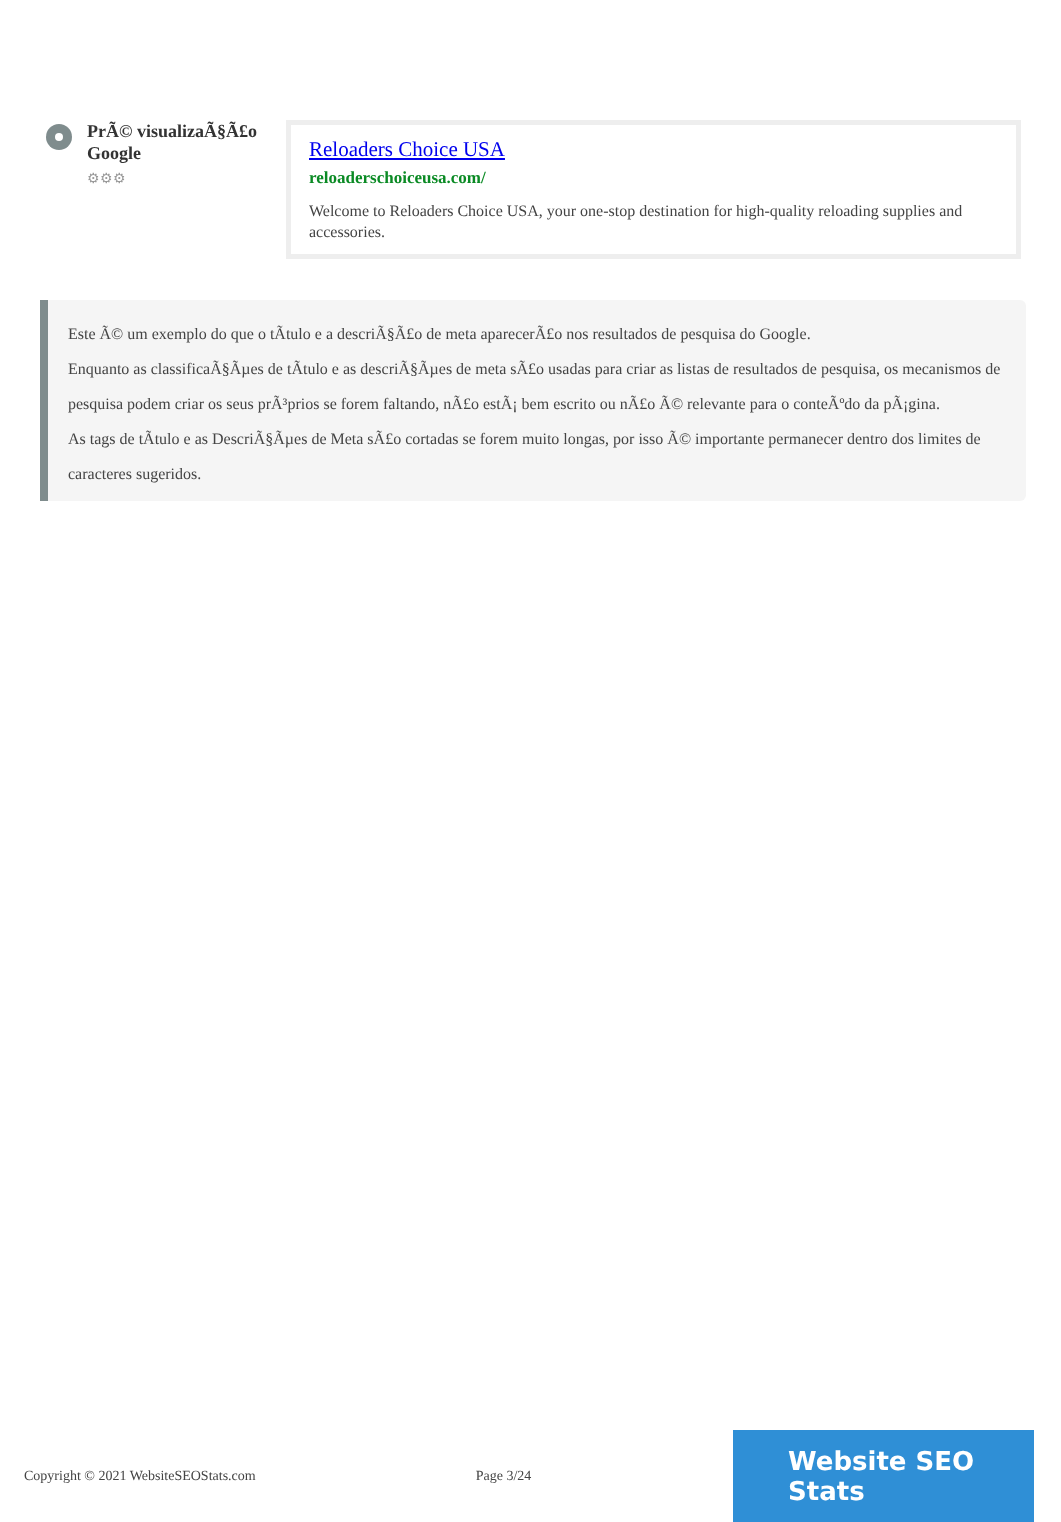PrÃ© visualizaÃ§Ã£o Google
⚙⚙⚙
Reloaders Choice USA
reloaderschoiceusa.com/
Welcome to Reloaders Choice USA, your one-stop destination for high-quality reloading supplies and accessories.
Este Ã© um exemplo do que o tÃtulo e a descriÃ§Ã£o de meta aparecerÃ£o nos resultados de pesquisa do Google.
Enquanto as classificaÃ§Ãµes de tÃtulo e as descriÃ§Ãµes de meta sÃ£o usadas para criar as listas de resultados de pesquisa, os mecanismos de pesquisa podem criar os seus prÃ³prios se forem faltando, nÃ£o estÃ¡ bem escrito ou nÃ£o Ã© relevante para o conteÃºdo da pÃ¡gina.
As tags de tÃtulo e as DescriÃ§Ãµes de Meta sÃ£o cortadas se forem muito longas, por isso Ã© importante permanecer dentro dos limites de caracteres sugeridos.
Copyright © 2021 WebsiteSEOStats.com Page 3/24
Website SEO Stats